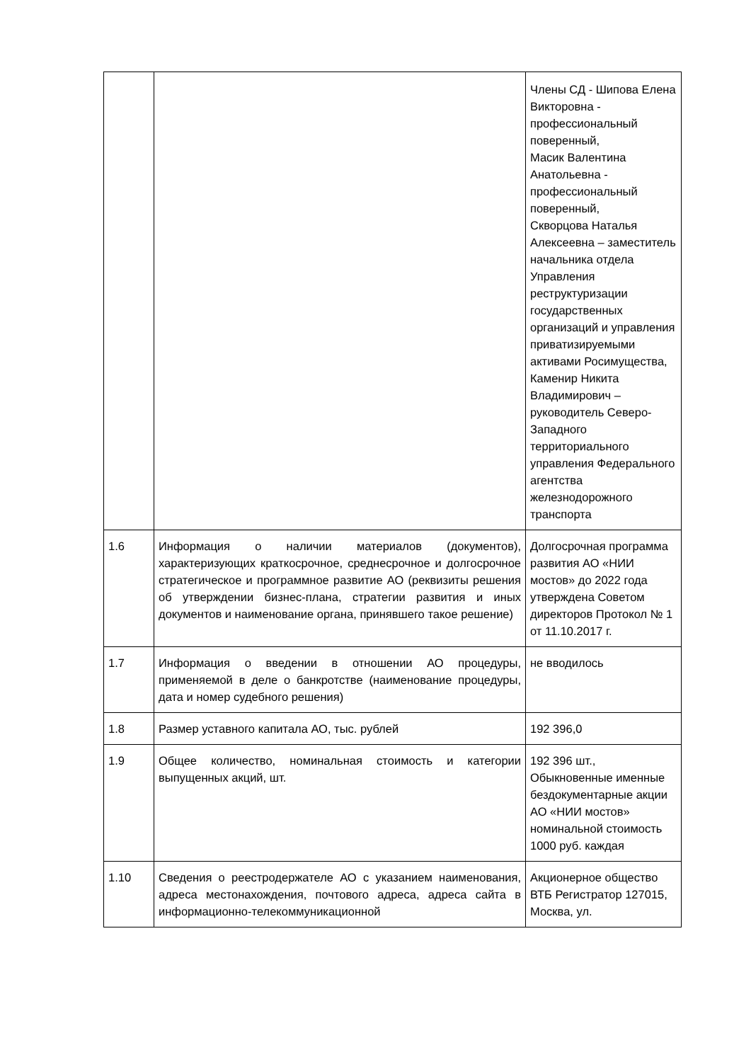| | | Члены СД - Шипова Елена Викторовна - профессиональный поверенный, Масик Валентина Анатольевна - профессиональный поверенный, Скворцова Наталья Алексеевна – заместитель начальника отдела Управления реструктуризации государственных организаций и управления приватизируемыми активами Росимущества, Каменир Никита Владимирович – руководитель Северо-Западного территориального управления Федерального агентства железнодорожного транспорта |
| 1.6 | Информация о наличии материалов (документов), характеризующих краткосрочное, среднесрочное и долгосрочное стратегическое и программное развитие АО (реквизиты решения об утверждении бизнес-плана, стратегии развития и иных документов и наименование органа, принявшего такое решение) | Долгосрочная программа развития АО «НИИ мостов» до 2022 года утверждена Советом директоров Протокол № 1 от 11.10.2017 г. |
| 1.7 | Информация о введении в отношении АО процедуры, применяемой в деле о банкротстве (наименование процедуры, дата и номер судебного решения) | не вводилось |
| 1.8 | Размер уставного капитала АО, тыс. рублей | 192 396,0 |
| 1.9 | Общее количество, номинальная стоимость и категории выпущенных акций, шт. | 192 396 шт., Обыкновенные именные бездокументарные акции АО «НИИ мостов» номинальной стоимость 1000 руб. каждая |
| 1.10 | Сведения о реестродержателе АО с указанием наименования, адреса местонахождения, почтового адреса, адреса сайта в информационно-телекоммуникационной | Акционерное общество ВТБ Регистратор 127015, Москва, ул. |